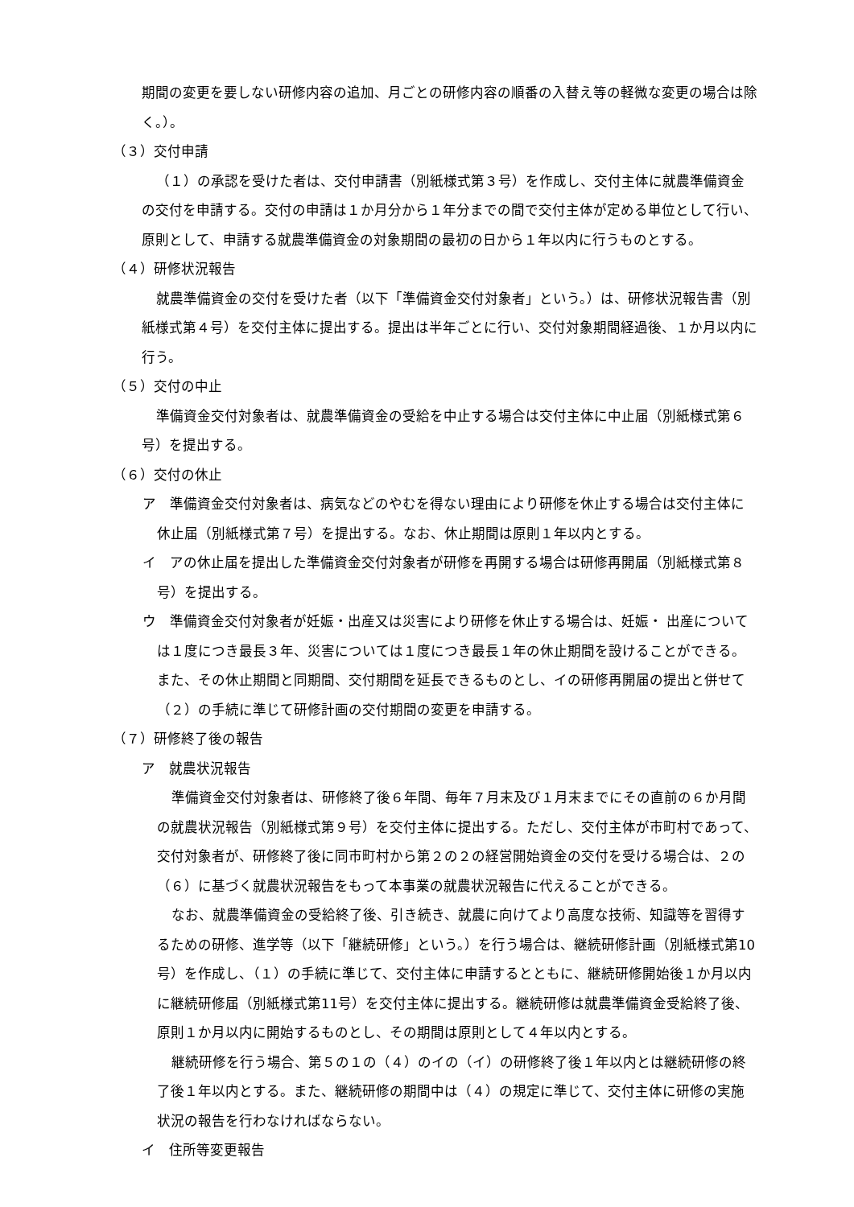期間の変更を要しない研修内容の追加、月ごとの研修内容の順番の入替え等の軽微な変更の場合は除く。）。
（３）交付申請
（１）の承認を受けた者は、交付申請書（別紙様式第３号）を作成し、交付主体に就農準備資金の交付を申請する。交付の申請は１か月分から１年分までの間で交付主体が定める単位として行い、原則として、申請する就農準備資金の対象期間の最初の日から１年以内に行うものとする。
（４）研修状況報告
就農準備資金の交付を受けた者（以下「準備資金交付対象者」という。）は、研修状況報告書（別紙様式第４号）を交付主体に提出する。提出は半年ごとに行い、交付対象期間経過後、１か月以内に行う。
（５）交付の中止
準備資金交付対象者は、就農準備資金の受給を中止する場合は交付主体に中止届（別紙様式第６号）を提出する。
（６）交付の休止
ア　準備資金交付対象者は、病気などのやむを得ない理由により研修を休止する場合は交付主体に休止届（別紙様式第７号）を提出する。なお、休止期間は原則１年以内とする。
イ　アの休止届を提出した準備資金交付対象者が研修を再開する場合は研修再開届（別紙様式第８号）を提出する。
ウ　準備資金交付対象者が妊娠・出産又は災害により研修を休止する場合は、妊娠・ 出産については１度につき最長３年、災害については１度につき最長１年の休止期間を設けることができる。また、その休止期間と同期間、交付期間を延長できるものとし、イの研修再開届の提出と併せて（２）の手続に準じて研修計画の交付期間の変更を申請する。
（７）研修終了後の報告
ア　就農状況報告
準備資金交付対象者は、研修終了後６年間、毎年７月末及び１月末までにその直前の６か月間の就農状況報告（別紙様式第９号）を交付主体に提出する。ただし、交付主体が市町村であって、交付対象者が、研修終了後に同市町村から第２の２の経営開始資金の交付を受ける場合は、２の（６）に基づく就農状況報告をもって本事業の就農状況報告に代えることができる。
なお、就農準備資金の受給終了後、引き続き、就農に向けてより高度な技術、知識等を習得するための研修、進学等（以下「継続研修」という。）を行う場合は、継続研修計画（別紙様式第10号）を作成し、（１）の手続に準じて、交付主体に申請するとともに、継続研修開始後１か月以内に継続研修届（別紙様式第11号）を交付主体に提出する。継続研修は就農準備資金受給終了後、原則１か月以内に開始するものとし、その期間は原則として４年以内とする。
継続研修を行う場合、第５の１の（４）のイの（イ）の研修終了後１年以内とは継続研修の終了後１年以内とする。また、継続研修の期間中は（４）の規定に準じて、交付主体に研修の実施状況の報告を行わなければならない。
イ　住所等変更報告